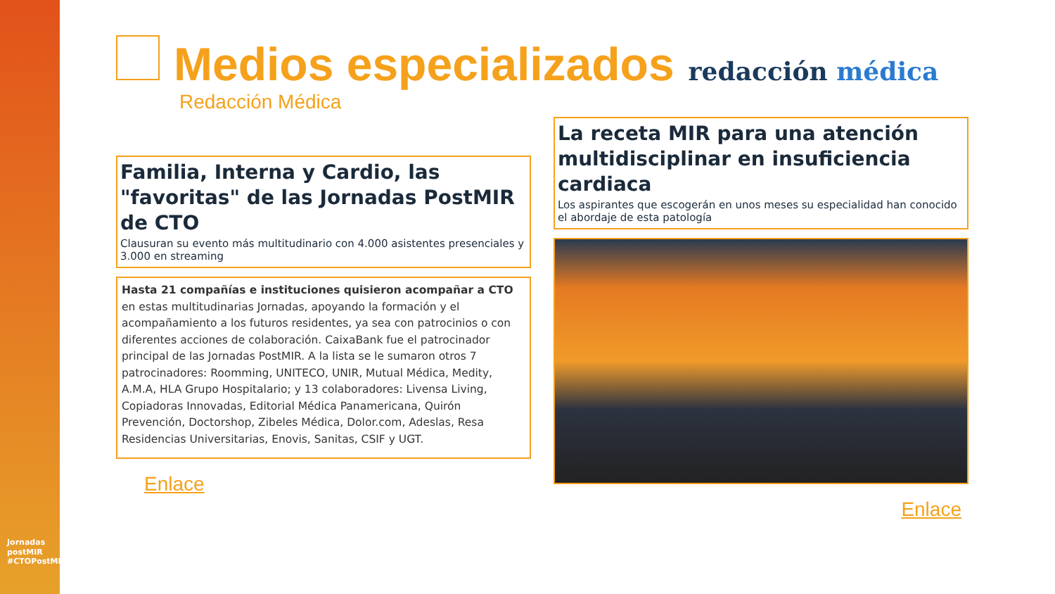Jornadas postMIR #CTOPostMIR
Medios especializados redacción médica
Redacción Médica
Familia, Interna y Cardio, las "favoritas" de las Jornadas PostMIR de CTO
Clausuran su evento más multitudinario con 4.000 asistentes presenciales y 3.000 en streaming
Hasta 21 compañías e instituciones quisieron acompañar a CTO en estas multitudinarias Jornadas, apoyando la formación y el acompañamiento a los futuros residentes, ya sea con patrocinios o con diferentes acciones de colaboración. CaixaBank fue el patrocinador principal de las Jornadas PostMIR. A la lista se le sumaron otros 7 patrocinadores: Roomming, UNITECO, UNIR, Mutual Médica, Medity, A.M.A, HLA Grupo Hospitalario; y 13 colaboradores: Livensa Living, Copiadoras Innovadas, Editorial Médica Panamericana, Quirón Prevención, Doctorshop, Zibeles Médica, Dolor.com, Adeslas, Resa Residencias Universitarias, Enovis, Sanitas, CSIF y UGT.
Enlace
La receta MIR para una atención multidisciplinar en insuficiencia cardiaca
Los aspirantes que escogerán en unos meses su especialidad han conocido el abordaje de esta patología
Enlace